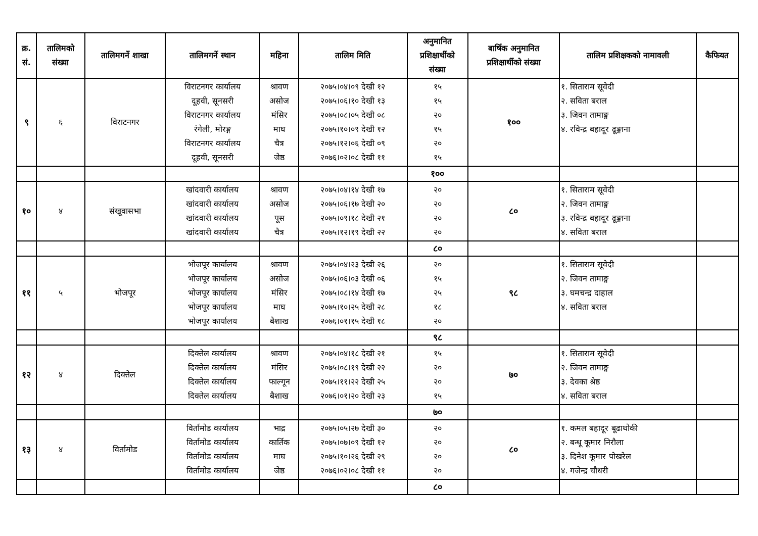| क्र. सं. | तालिमको संख्या | तालिमगर्ने शाखा | तालिमगर्ने स्थान | महिना | तालिम मिति | अनुमानित प्रशिक्षार्थीको संख्या | बार्षिक अनुमानित प्रशिक्षार्थीको संख्या | तालिम प्रशिक्षकको नामावली | कैफियत |
| --- | --- | --- | --- | --- | --- | --- | --- | --- | --- |
| ९ | ६ | विराटनगर | विराटनगर कार्यालय दूहवी, सूनसरी विराटनगर कार्यालय रंगेली, मोरङ्ग विराटनगर कार्यालय दूहवी, सूनसरी | श्रावण असोज मंसिर माघ चैत्र जेष्ठ | २०७५।०४।०९ देखी १२ २०७५।०६।१० देखी १३ २०७५।०८।०५ देखी ०८ २०७५।१०।०९ देखी १२ २०७५।१२।०६ देखी ०९ २०७६।०२।०८ देखी ११ | १५ १५ २० १५ २० १५ | १०० | १. सिताराम सूवेदी २. सविता बराल ३. जिवन तामाङ्ग ४. रविन्द्र बहादूर ढूङ्गाना | |
| | | | | | | १०० | | | |
| १० | ४ | संखूवासभा | खांदवारी कार्यालय खांदवारी कार्यालय खांदवारी कार्यालय खांदवारी कार्यालय | श्रावण असोज पूस चैत्र | २०७५।०४।१४ देखी १७ २०७५।०६।१७ देखी २० २०७५।०९।१८ देखी २१ २०७५।१२।१९ देखी २२ | २० २० २० २० | ८० | १. सिताराम सूवेदी २. जिवन तामाङ्ग ३. रविन्द्र बहादूर ढूङ्गाना ४. सविता बराल | |
| | | | | | | ८० | | | |
| ११ | ५ | भोजपूर | भोजपूर कार्यालय भोजपूर कार्यालय भोजपूर कार्यालय भोजपूर कार्यालय भोजपूर कार्यालय | श्रावण असोज मंसिर माघ बैशाख | २०७५।०४।२३ देखी २६ २०७५।०६।०३ देखी ०६ २०७५।०८।१४ देखी १७ २०७५।१०।२५ देखी २८ २०७६।०१।१५ देखी १८ | २० १५ २५ १८ २० | ९८ | १. सिताराम सूवेदी २. जिवन तामाङ्ग ३. घमचन्द्र दाहाल ४. सविता बराल | |
| | | | | | | ९८ | | | |
| १२ | ४ | दिक्तेल | दिक्तेल कार्यालय दिक्तेल कार्यालय दिक्तेल कार्यालय दिक्तेल कार्यालय | श्रावण मंसिर फाल्गून बैशाख | २०७५।०४।१८ देखी २१ २०७५।०८।१९ देखी २२ २०७५।११।२२ देखी २५ २०७६।०१।२० देखी २३ | १५ २० २० १५ | ७० | १. सिताराम सूवेदी २. जिवन तामाङ्ग ३. देवका श्रेष्ठ ४. सविता बराल | |
| | | | | | | ७० | | | |
| १३ | ४ | विर्तामोड | विर्तामोड कार्यालय विर्तामोड कार्यालय विर्तामोड कार्यालय विर्तामोड कार्यालय | भाद्र कार्तिक माघ जेष्ठ | २०७५।०५।२७ देखी ३० २०७५।०७।०९ देखी १२ २०७५।१०।२६ देखी २९ २०७६।०२।०८ देखी ११ | २० २० २० २० | ८० | १. कमल बहादूर बूढाथोकी २. बन्धू कूमार निरौला ३. दिनेश कूमार पोखरेल ४. गजेन्द्र चौधरी | |
| | | | | | | ८० | | | |